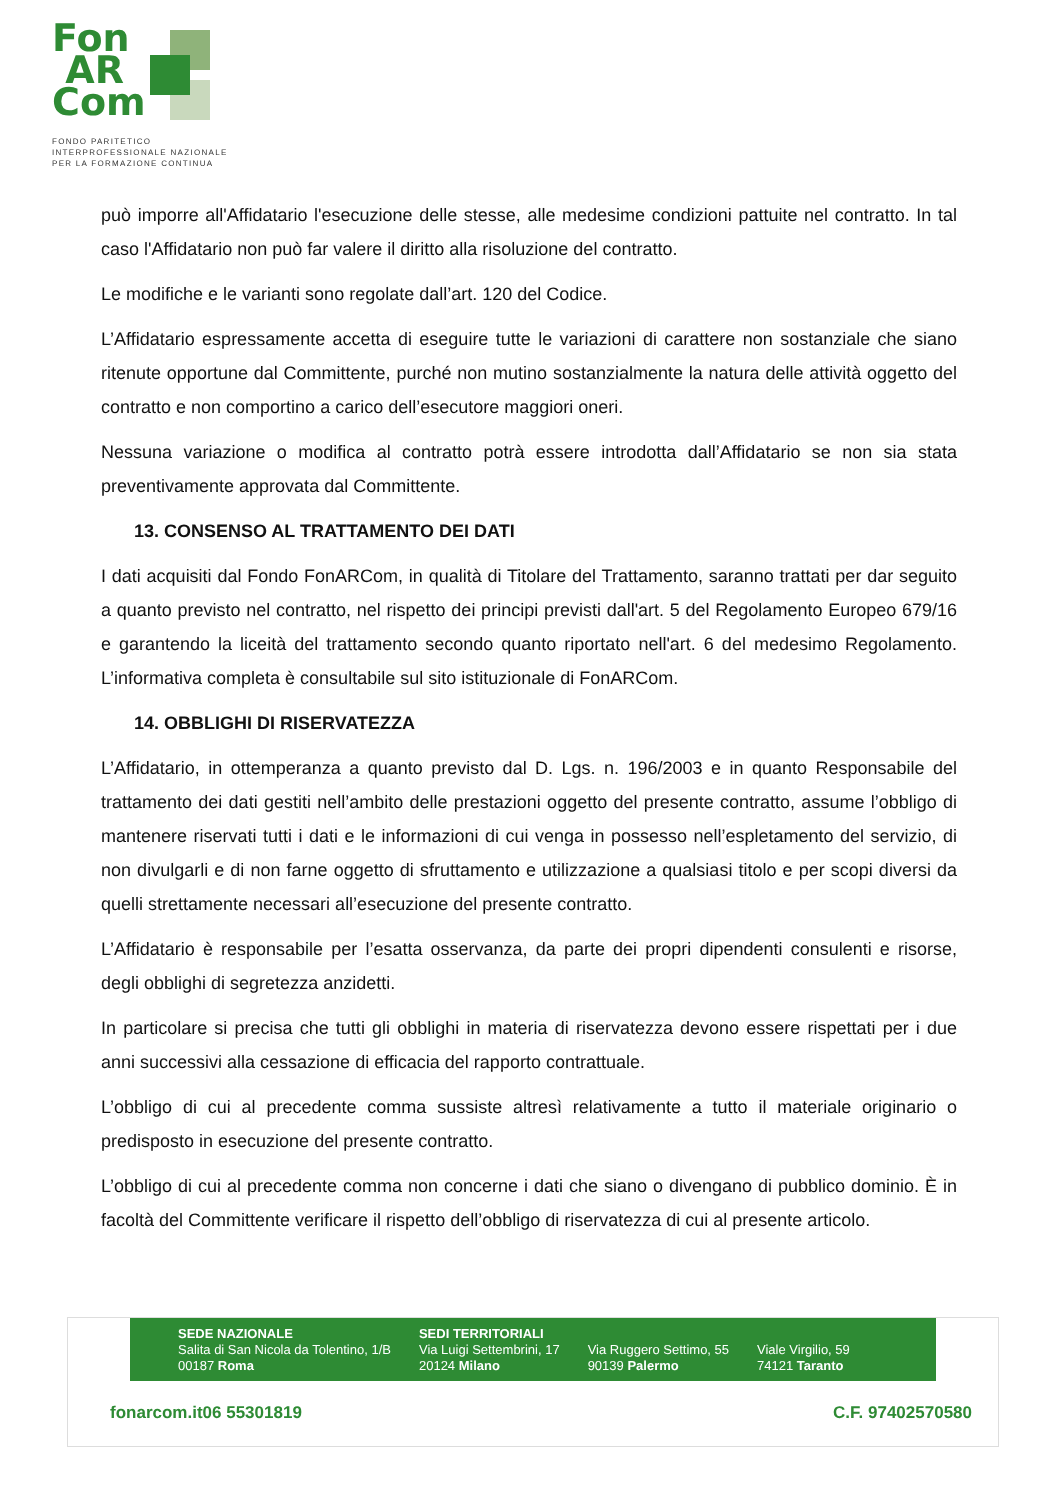Fon
AR
Com
FONDO PARITETICO
INTERPROFESSIONALE NAZIONALE
PER LA FORMAZIONE CONTINUA
può imporre all'Affidatario l'esecuzione delle stesse, alle medesime condizioni pattuite nel contratto. In tal caso l'Affidatario non può far valere il diritto alla risoluzione del contratto.
Le modifiche e le varianti sono regolate dall’art. 120 del Codice.
L’Affidatario espressamente accetta di eseguire tutte le variazioni di carattere non sostanziale che siano ritenute opportune dal Committente, purché non mutino sostanzialmente la natura delle attività oggetto del contratto e non comportino a carico dell’esecutore maggiori oneri.
Nessuna variazione o modifica al contratto potrà essere introdotta dall’Affidatario se non sia stata preventivamente approvata dal Committente.
13. CONSENSO AL TRATTAMENTO DEI DATI
I dati acquisiti dal Fondo FonARCom, in qualità di Titolare del Trattamento, saranno trattati per dar seguito a quanto previsto nel contratto, nel rispetto dei principi previsti dall'art. 5 del Regolamento Europeo 679/16 e garantendo la liceità del trattamento secondo quanto riportato nell'art. 6 del medesimo Regolamento. L’informativa completa è consultabile sul sito istituzionale di FonARCom.
14. OBBLIGHI DI RISERVATEZZA
L’Affidatario, in ottemperanza a quanto previsto dal D. Lgs. n. 196/2003 e in quanto Responsabile del trattamento dei dati gestiti nell’ambito delle prestazioni oggetto del presente contratto, assume l’obbligo di mantenere riservati tutti i dati e le informazioni di cui venga in possesso nell’espletamento del servizio, di non divulgarli e di non farne oggetto di sfruttamento e utilizzazione a qualsiasi titolo e per scopi diversi da quelli strettamente necessari all’esecuzione del presente contratto.
L’Affidatario è responsabile per l’esatta osservanza, da parte dei propri dipendenti consulenti e risorse, degli obblighi di segretezza anzidetti.
In particolare si precisa che tutti gli obblighi in materia di riservatezza devono essere rispettati per i due anni successivi alla cessazione di efficacia del rapporto contrattuale.
L’obbligo di cui al precedente comma sussiste altresì relativamente a tutto il materiale originario o predisposto in esecuzione del presente contratto.
L’obbligo di cui al precedente comma non concerne i dati che siano o divengano di pubblico dominio. È in facoltà del Committente verificare il rispetto dell’obbligo di riservatezza di cui al presente articolo.
SEDE NAZIONALE
Salita di San Nicola da Tolentino, 1/B
00187 Roma
SEDI TERRITORIALI
Via Luigi Settembrini, 17
20124 Milano
Via Ruggero Settimo, 55
90139 Palermo
Viale Virgilio, 59
74121 Taranto
fonarcom.it 06 55301819 C.F. 97402570580